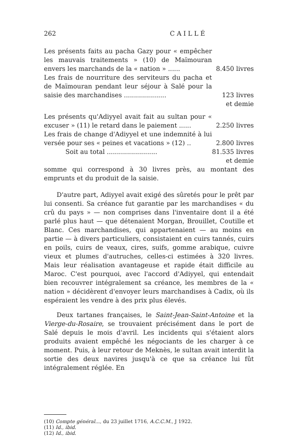262 C A I L L É
| Les présents faits au pacha Gazy pour « empêcher les mauvais traitements » (10) de Maïmouran envers les marchands de la « nation » ...... | 8.450 livres |
| Les frais de nourriture des serviteurs du pacha et de Maïmouran pendant leur séjour à Salé pour la saisie des marchandises ..................... | 123 livres |
| | et demie |
| Les présents qu'Adiyyel avait fait au sultan pour « excuser » (11) le retard dans le paiement ...... | 2.250 livres |
| Les frais de change d'Adiyyel et une indemnité à lui versée pour ses « peines et vacations » (12) .. | 2.800 livres |
| Soit au total ......................... | 81.535 livres |
| | et demie |
somme qui correspond à 30 livres près, au montant des emprunts et du produit de la saisie.
D'autre part, Adiyyel avait exigé des sûretés pour le prêt par lui consenti. Sa créance fut garantie par les marchandises « du crû du pays » — non comprises dans l'inventaire dont il a été parlé plus haut — que détenaient Morgan, Brouillet, Coutille et Blanc. Ces marchandises, qui appartenaient — au moins en partie — à divers particuliers, consistaient en cuirs tannés, cuirs en poils, cuirs de veaux, cires, suifs, gomme arabique, cuivre vieux et plumes d'autruches, celles-ci estimées à 320 livres. Mais leur réalisation avantageuse et rapide était difficile au Maroc. C'est pourquoi, avec l'accord d'Adiyyel, qui entendait bien recouvrer intégralement sa créance, les membres de la « nation » décidèrent d'envoyer leurs marchandises à Cadix, où ils espéraient les vendre à des prix plus élevés.
Deux tartanes françaises, le Saint-Jean-Saint-Antoine et la Vierge-du-Rosaire, se trouvaient précisément dans le port de Salé depuis le mois d'avril. Les incidents qui s'étaient alors produits avaient empêché les négociants de les charger à ce moment. Puis, à leur retour de Meknès, le sultan avait interdit la sortie des deux navires jusqu'à ce que sa créance lui fût intégralement réglée. En
(10) Compte général..., du 23 juillet 1716, A.C.C.M., J 1922.
(11) Id., ibid.
(12) Id., ibid.